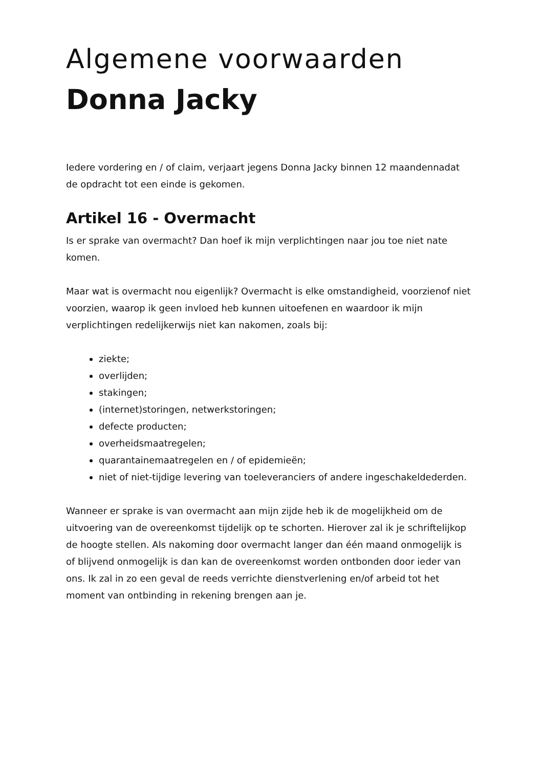Algemene voorwaarden
Donna Jacky
Iedere vordering en / of claim, verjaart jegens Donna Jacky binnen 12 maandennadat de opdracht tot een einde is gekomen.
Artikel 16 - Overmacht
Is er sprake van overmacht? Dan hoef ik mijn verplichtingen naar jou toe niet nate komen.
Maar wat is overmacht nou eigenlijk? Overmacht is elke omstandigheid, voorzienof niet voorzien, waarop ik geen invloed heb kunnen uitoefenen en waardoor ik mijn verplichtingen redelijkerwijs niet kan nakomen, zoals bij:
ziekte;
overlijden;
stakingen;
(internet)storingen, netwerkstoringen;
defecte producten;
overheidsmaatregelen;
quarantainemaatregelen en / of epidemieën;
niet of niet-tijdige levering van toeleveranciers of andere ingeschakeldederden.
Wanneer er sprake is van overmacht aan mijn zijde heb ik de mogelijkheid om de uitvoering van de overeenkomst tijdelijk op te schorten. Hierover zal ik je schriftelijkop de hoogte stellen. Als nakoming door overmacht langer dan één maand onmogelijk is of blijvend onmogelijk is dan kan de overeenkomst worden ontbonden door ieder van ons. Ik zal in zo een geval de reeds verrichte dienstverlening en/of arbeid tot het moment van ontbinding in rekening brengen aan je.